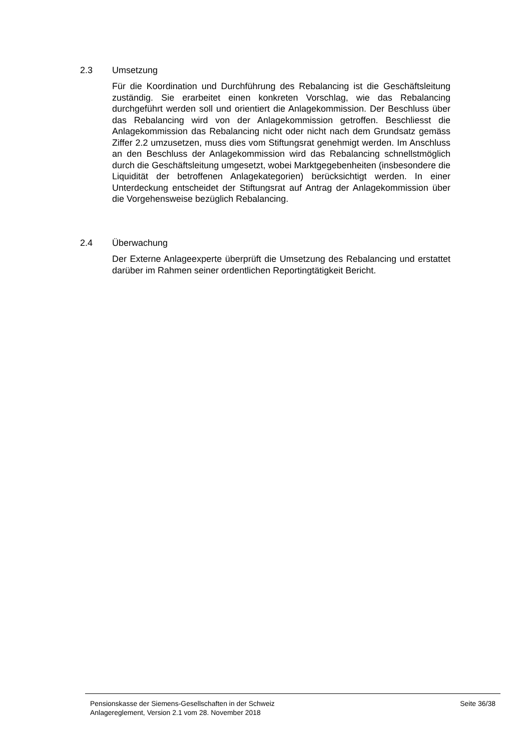2.3 Umsetzung
Für die Koordination und Durchführung des Rebalancing ist die Geschäftsleitung zuständig. Sie erarbeitet einen konkreten Vorschlag, wie das Rebalancing durchgeführt werden soll und orientiert die Anlagekommission. Der Beschluss über das Rebalancing wird von der Anlagekommission getroffen. Beschliesst die Anlagekommission das Rebalancing nicht oder nicht nach dem Grundsatz gemäss Ziffer 2.2 umzusetzen, muss dies vom Stiftungsrat genehmigt werden. Im Anschluss an den Beschluss der Anlagekommission wird das Rebalancing schnellstmöglich durch die Geschäftsleitung umgesetzt, wobei Marktgegebenheiten (insbesondere die Liquidität der betroffenen Anlagekategorien) berücksichtigt werden. In einer Unterdeckung entscheidet der Stiftungsrat auf Antrag der Anlagekommission über die Vorgehensweise bezüglich Rebalancing.
2.4 Überwachung
Der Externe Anlageexperte überprüft die Umsetzung des Rebalancing und erstattet darüber im Rahmen seiner ordentlichen Reportingtätigkeit Bericht.
Pensionskasse der Siemens-Gesellschaften in der Schweiz
Anlagereglement, Version 2.1 vom 28. November 2018
Seite 36/38